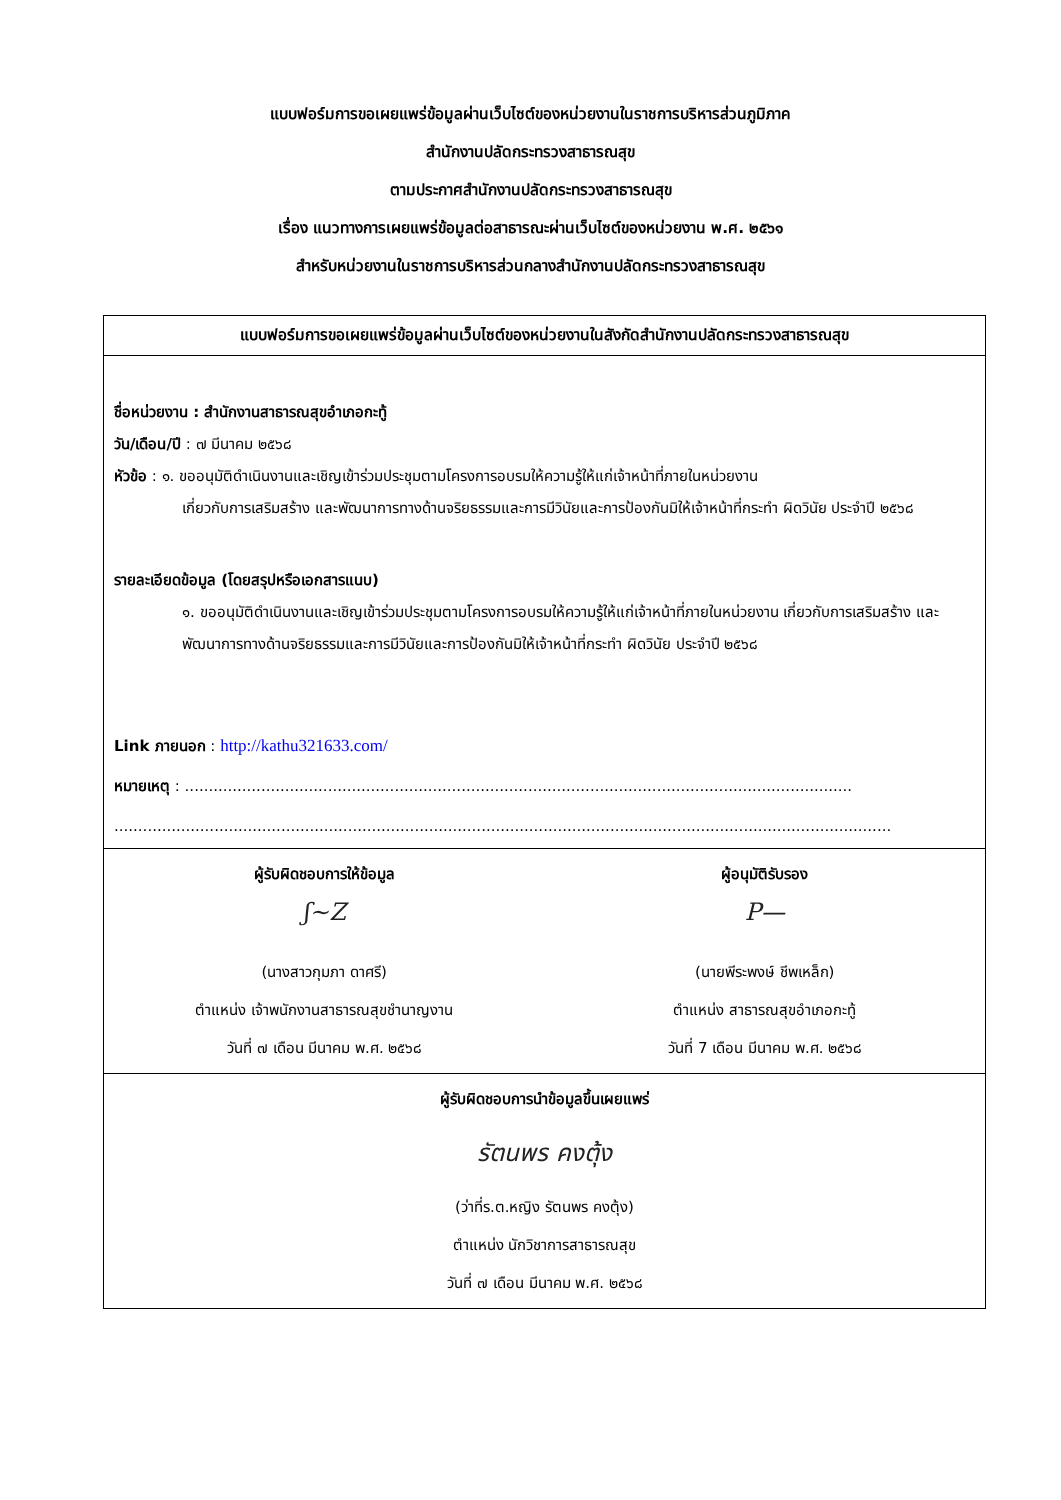แบบฟอร์มการขอเผยแพร่ข้อมูลผ่านเว็บไซต์ของหน่วยงานในราชการบริหารส่วนภูมิภาค
สำนักงานปลัดกระทรวงสาธารณสุข
ตามประกาศสำนักงานปลัดกระทรวงสาธารณสุข
เรื่อง แนวทางการเผยแพร่ข้อมูลต่อสาธารณะผ่านเว็บไซต์ของหน่วยงาน พ.ศ. ๒๕๖๑
สำหรับหน่วยงานในราชการบริหารส่วนกลางสำนักงานปลัดกระทรวงสาธารณสุข
| แบบฟอร์มการขอเผยแพร่ข้อมูลผ่านเว็บไซต์ของหน่วยงานในสังกัดสำนักงานปลัดกระทรวงสาธารณสุข | |
| --- | --- |
| ชื่อหน่วยงาน : สำนักงานสาธารณสุขอำเภอกะทู้ วัน/เดือน/ปี : ๗ มีนาคม ๒๕๖๘ หัวข้อ : ๑. ขออนุมัติดำเนินงานและเชิญเข้าร่วมประชุมตามโครงการอบรมให้ความรู้ให้แก่เจ้าหน้าที่ภายในหน่วยงาน เกี่ยวกับการเสริมสร้าง และพัฒนาการทางด้านจริยธรรมและการมีวินัยและการป้องกันมิให้เจ้าหน้าที่กระทำ ผิดวินัย ประจำปี ๒๕๖๘ รายละเอียดข้อมูล (โดยสรุปหรือเอกสารแนบ) ๑. ขออนุมัติดำเนินงานและเชิญเข้าร่วมประชุมตามโครงการอบรมให้ความรู้ให้แก่เจ้าหน้าที่ภายในหน่วยงาน เกี่ยวกับการเสริมสร้าง และพัฒนาการทางด้านจริยธรรมและการมีวินัยและการป้องกันมิให้เจ้าหน้าที่กระทำ ผิดวินัย ประจำปี ๒๕๖๘ Link ภายนอก : http://kathu321633.com/ หมายเหตุ : ............................................................................................................................................ ................................................................................................................................................................... | |
| ผู้รับผิดชอบการให้ข้อมูล ʃ~Z (นางสาวกุมภา ดาศรี) ตำแหน่ง เจ้าพนักงานสาธารณสุขชำนาญงาน วันที่ ๗ เดือน มีนาคม พ.ศ. ๒๕๖๘ | ผู้อนุมัติรับรอง P— (นายพีระพงษ์ ชีพเหล็ก) ตำแหน่ง สาธารณสุขอำเภอกะทู้ วันที่ 7 เดือน มีนาคม พ.ศ. ๒๕๖๘ |
| ผู้รับผิดชอบการนำข้อมูลขึ้นเผยแพร่ รัตนพร คงตุ้ง (ว่าที่ร.ต.หญิง รัตนพร คงตุ้ง) ตำแหน่ง นักวิชาการสาธารณสุข วันที่ ๗ เดือน มีนาคม พ.ศ. ๒๕๖๘ | |